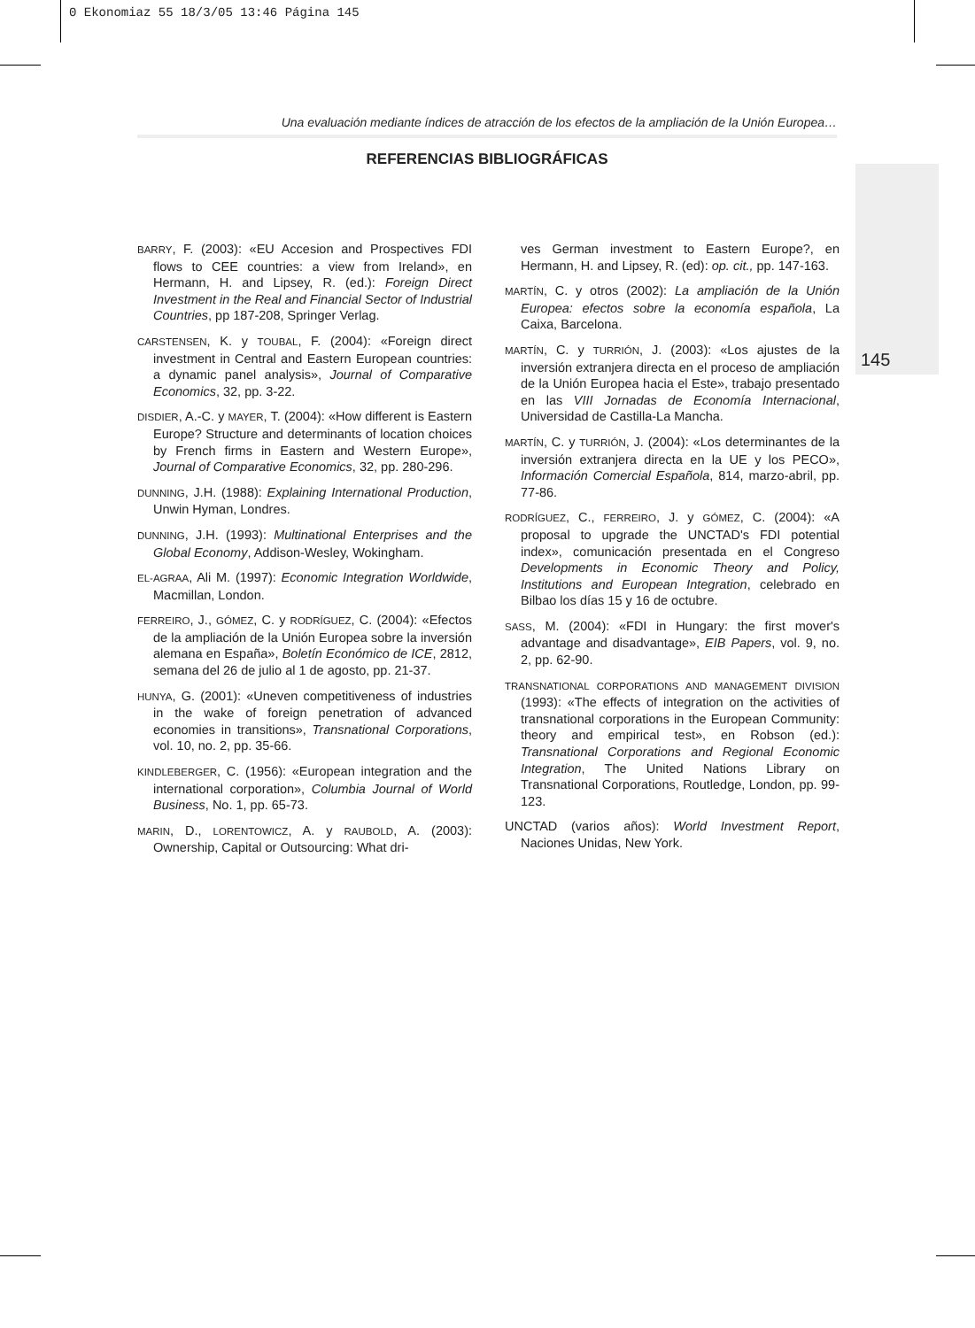0 Ekonomiaz 55 18/3/05 13:46 Página 145
Una evaluación mediante índices de atracción de los efectos de la ampliación de la Unión Europea…
REFERENCIAS BIBLIOGRÁFICAS
BARRY, F. (2003): «EU Accesion and Prospectives FDI flows to CEE countries: a view from Ireland», en Hermann, H. and Lipsey, R. (ed.): Foreign Direct Investment in the Real and Financial Sector of Industrial Countries, pp 187-208, Springer Verlag.
CARSTENSEN, K. y TOUBAL, F. (2004): «Foreign direct investment in Central and Eastern European countries: a dynamic panel analysis», Journal of Comparative Economics, 32, pp. 3-22.
DISDIER, A.-C. y MAYER, T. (2004): «How different is Eastern Europe? Structure and determinants of location choices by French firms in Eastern and Western Europe», Journal of Comparative Economics, 32, pp. 280-296.
DUNNING, J.H. (1988): Explaining International Production, Unwin Hyman, Londres.
DUNNING, J.H. (1993): Multinational Enterprises and the Global Economy, Addison-Wesley, Wokingham.
EL-AGRAA, Ali M. (1997): Economic Integration Worldwide, Macmillan, London.
FERREIRO, J., GÓMEZ, C. y RODRÍGUEZ, C. (2004): «Efectos de la ampliación de la Unión Europea sobre la inversión alemana en España», Boletín Económico de ICE, 2812, semana del 26 de julio al 1 de agosto, pp. 21-37.
HUNYA, G. (2001): «Uneven competitiveness of industries in the wake of foreign penetration of advanced economies in transitions», Transnational Corporations, vol. 10, no. 2, pp. 35-66.
KINDLEBERGER, C. (1956): «European integration and the international corporation», Columbia Journal of World Business, No. 1, pp. 65-73.
MARIN, D., LORENTOWICZ, A. y RAUBOLD, A. (2003): Ownership, Capital or Outsourcing: What dri-
ves German investment to Eastern Europe?, en Hermann, H. and Lipsey, R. (ed): op. cit., pp. 147-163.
MARTÍN, C. y otros (2002): La ampliación de la Unión Europea: efectos sobre la economía española, La Caixa, Barcelona.
MARTÍN, C. y TURRIÓN, J. (2003): «Los ajustes de la inversión extranjera directa en el proceso de ampliación de la Unión Europea hacia el Este», trabajo presentado en las VIII Jornadas de Economía Internacional, Universidad de Castilla-La Mancha.
MARTÍN, C. y TURRIÓN, J. (2004): «Los determinantes de la inversión extranjera directa en la UE y los PECO», Información Comercial Española, 814, marzo-abril, pp. 77-86.
RODRÍGUEZ, C., FERREIRO, J. y GÓMEZ, C. (2004): «A proposal to upgrade the UNCTAD's FDI potential index», comunicación presentada en el Congreso Developments in Economic Theory and Policy, Institutions and European Integration, celebrado en Bilbao los días 15 y 16 de octubre.
SASS, M. (2004): «FDI in Hungary: the first mover's advantage and disadvantage», EIB Papers, vol. 9, no. 2, pp. 62-90.
TRANSNATIONAL CORPORATIONS AND MANAGEMENT DIVISION (1993): «The effects of integration on the activities of transnational corporations in the European Community: theory and empirical test», en Robson (ed.): Transnational Corporations and Regional Economic Integration, The United Nations Library on Transnational Corporations, Routledge, London, pp. 99-123.
UNCTAD (varios años): World Investment Report, Naciones Unidas, New York.
145